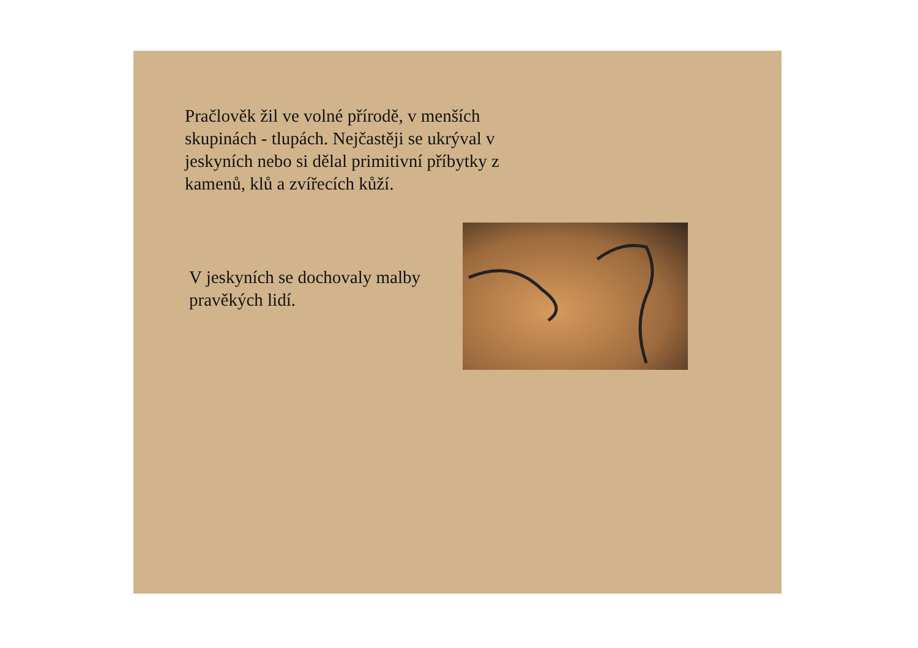Pračlověk žil ve volné přírodě, v menších skupinách - tlupách. Nejčastěji se ukrýval v jeskyních nebo si dělal primitivní příbytky z kamenů, klů a zvířecích kůží.
V jeskyních se dochovaly malby pravěkých lidí.